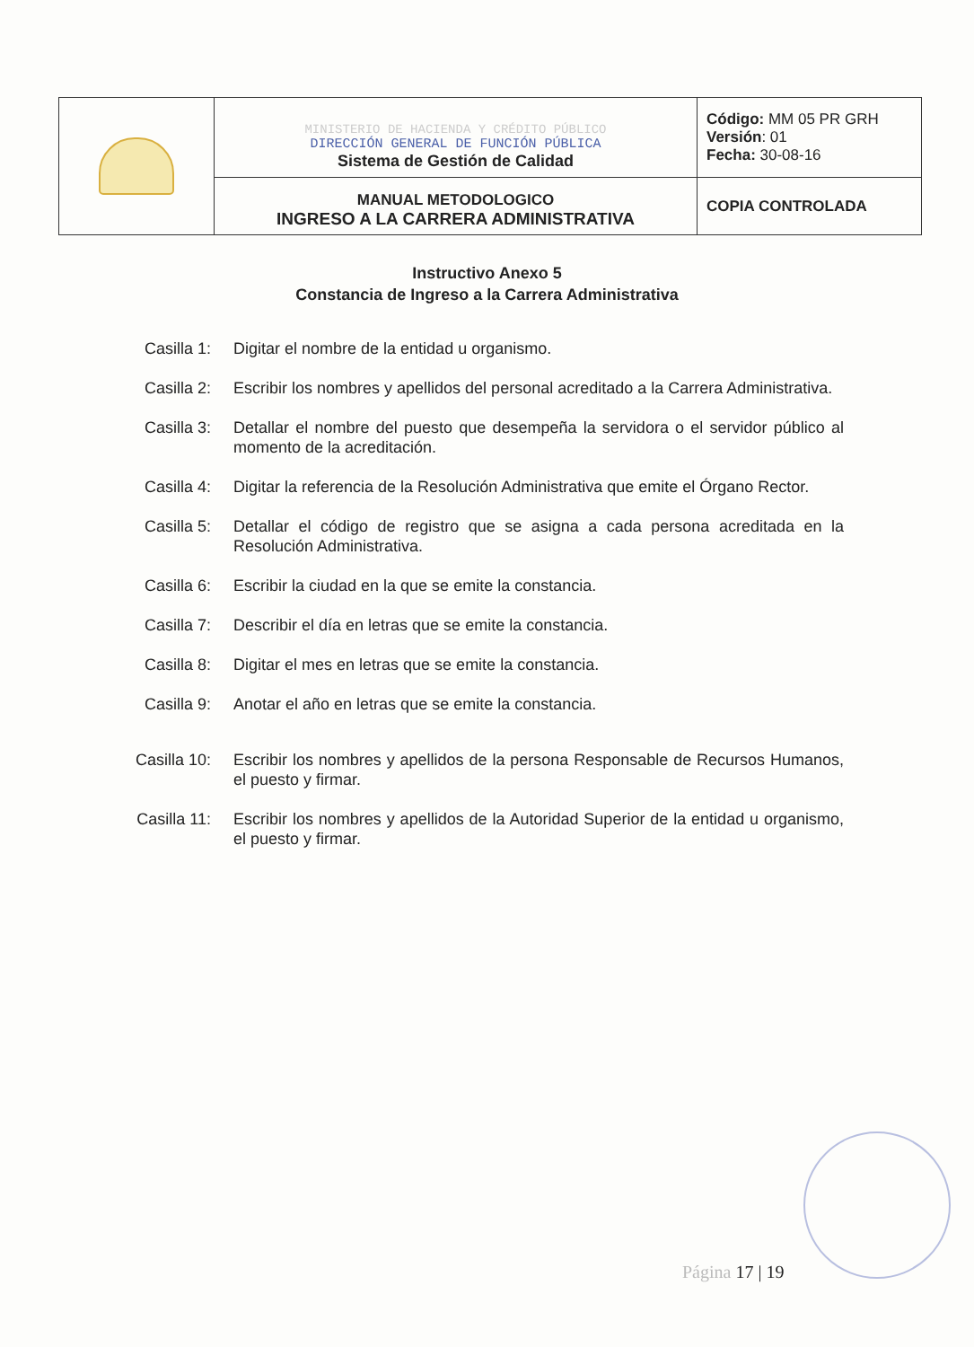| | MINISTERIO DE HACIENDA Y CRÉDITO PÚBLICO DIRECCIÓN GENERAL DE FUNCIÓN PÚBLICA Sistema de Gestión de Calidad | Código: MM 05 PR GRH Versión : 01 Fecha: 30-08-16 |
| | MANUAL METODOLOGICO INGRESO A LA CARRERA ADMINISTRATIVA | COPIA CONTROLADA |
Instructivo Anexo 5
Constancia de Ingreso a la Carrera Administrativa
Casilla 1: Digitar el nombre de la entidad u organismo.
Casilla 2: Escribir los nombres y apellidos del personal acreditado a la Carrera Administrativa.
Casilla 3: Detallar el nombre del puesto que desempeña la servidora o el servidor público al momento de la acreditación.
Casilla 4: Digitar la referencia de la Resolución Administrativa que emite el Órgano Rector.
Casilla 5: Detallar el código de registro que se asigna a cada persona acreditada en la Resolución Administrativa.
Casilla 6: Escribir la ciudad en la que se emite la constancia.
Casilla 7: Describir el día en letras que se emite la constancia.
Casilla 8: Digitar el mes en letras que se emite la constancia.
Casilla 9: Anotar el año en letras que se emite la constancia.
Casilla 10:
Escribir los nombres y apellidos de la persona Responsable de Recursos Humanos, el puesto y firmar.
Casilla 11:
Escribir los nombres y apellidos de la Autoridad Superior de la entidad u organismo, el puesto y firmar.
Página 17 | 19